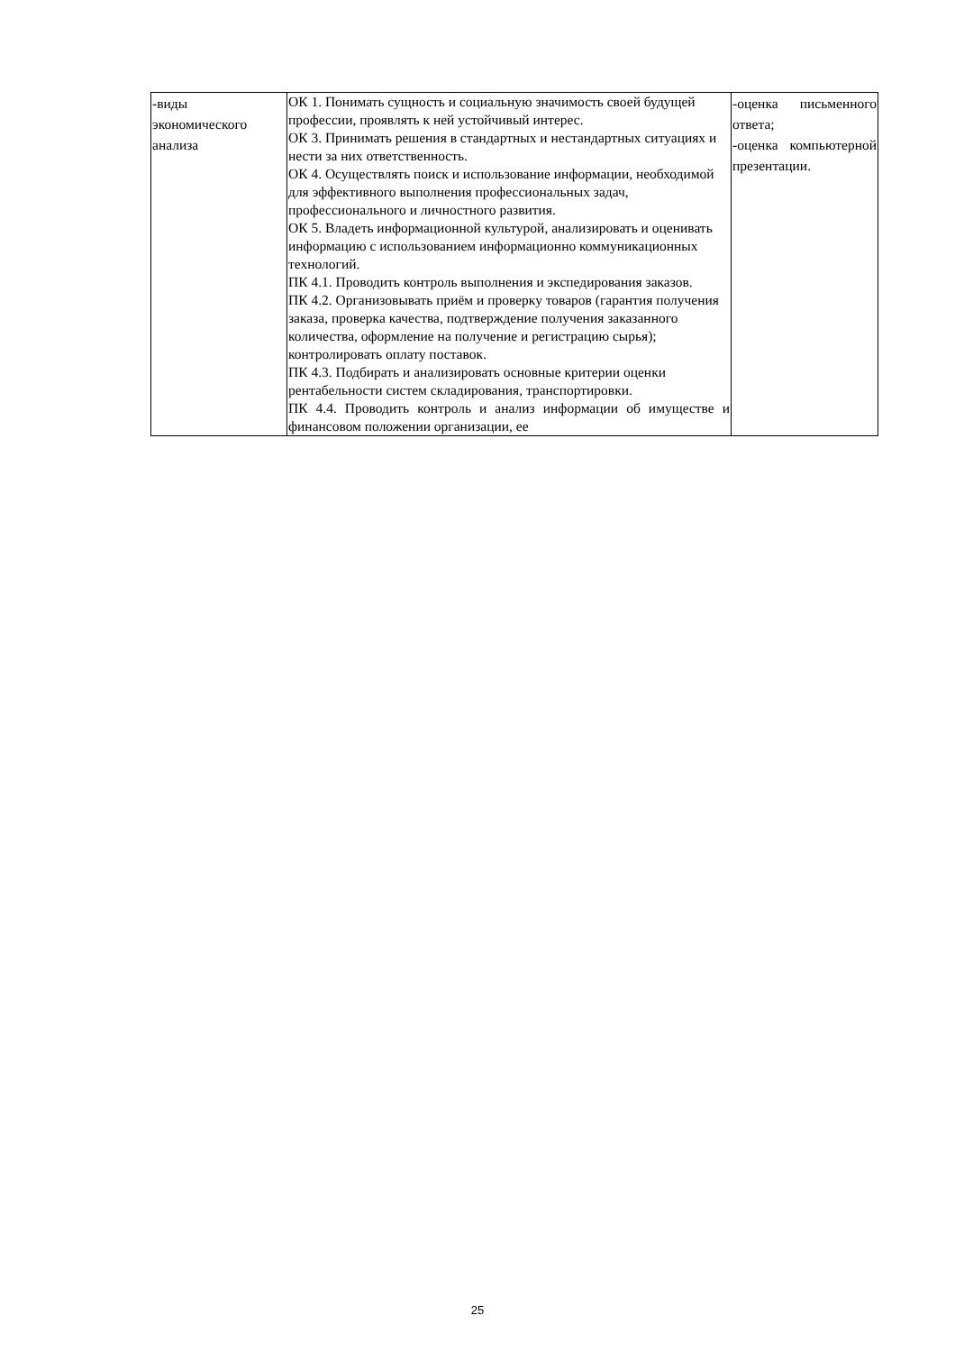| -виды экономического анализа | ОК 1. Понимать сущность и социальную значимость своей будущей профессии, проявлять к ней устойчивый интерес. ОК 3. Принимать решения в стандартных и нестандартных ситуациях и нести за них ответственность. ОК 4. Осуществлять поиск и использование информации, необходимой для эффективного выполнения профессиональных задач, профессионального и личностного развития. ОК 5. Владеть информационной культурой, анализировать и оценивать информацию с использованием информационно коммуникационных технологий. ПК 4.1. Проводить контроль выполнения и экспедирования заказов. ПК 4.2. Организовывать приём и проверку товаров (гарантия получения заказа, проверка качества, подтверждение получения заказанного количества, оформление на получение и регистрацию сырья); контролировать оплату поставок. ПК 4.3. Подбирать и анализировать основные критерии оценки рентабельности систем складирования, транспортировки. ПК 4.4. Проводить контроль и анализ информации об имуществе и финансовом положении организации, ее | -оценка письменного ответа; -оценка компьютерной презентации. |
25